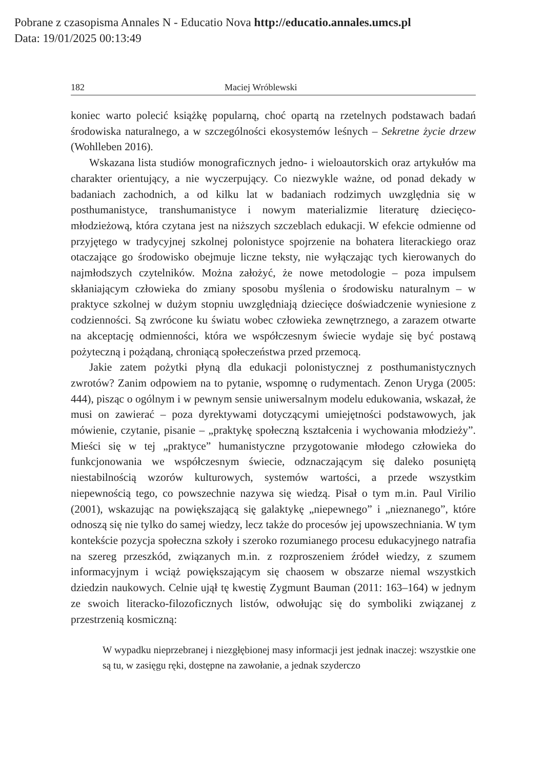Pobrane z czasopisma Annales N - Educatio Nova http://educatio.annales.umcs.pl
Data: 19/01/2025 00:13:49
182 Maciej Wróblewski
koniec warto polecić książkę popularną, choć opartą na rzetelnych podstawach badań środowiska naturalnego, a w szczególności ekosystemów leśnych – Sekretne życie drzew (Wohlleben 2016).
Wskazana lista studiów monograficznych jedno- i wieloautorskich oraz artykułów ma charakter orientujący, a nie wyczerpujący. Co niezwykle ważne, od ponad dekady w badaniach zachodnich, a od kilku lat w badaniach rodzimych uwzględnia się w posthumanistyce, transhumanistyce i nowym materializmie literaturę dziecięco-młodzieżową, która czytana jest na niższych szczeblach edukacji. W efekcie odmienne od przyjętego w tradycyjnej szkolnej polonistyce spojrzenie na bohatera literackiego oraz otaczające go środowisko obejmuje liczne teksty, nie wyłączając tych kierowanych do najmłodszych czytelników. Można założyć, że nowe metodologie – poza impulsem skłaniającym człowieka do zmiany sposobu myślenia o środowisku naturalnym – w praktyce szkolnej w dużym stopniu uwzględniają dziecięce doświadczenie wyniesione z codzienności. Są zwrócone ku światu wobec człowieka zewnętrznego, a zarazem otwarte na akceptację odmienności, która we współczesnym świecie wydaje się być postawą pożyteczną i pożądaną, chroniącą społeczeństwa przed przemocą.
Jakie zatem pożytki płyną dla edukacji polonistycznej z posthumanistycznych zwrotów? Zanim odpowiem na to pytanie, wspomnę o rudymentach. Zenon Uryga (2005: 444), pisząc o ogólnym i w pewnym sensie uniwersalnym modelu edukowania, wskazał, że musi on zawierać – poza dyrektywami dotyczącymi umiejętności podstawowych, jak mówienie, czytanie, pisanie – „praktykę społeczną kształcenia i wychowania młodzieży”. Mieści się w tej „praktyce” humanistyczne przygotowanie młodego człowieka do funkcjonowania we współczesnym świecie, odznaczającym się daleko posuniętą niestabilnością wzorów kulturowych, systemów wartości, a przede wszystkim niepewnością tego, co powszechnie nazywa się wiedzą. Pisał o tym m.in. Paul Virilio (2001), wskazując na powiększającą się galaktykę „niepewnego” i „nieznanego”, które odnoszą się nie tylko do samej wiedzy, lecz także do procesów jej upowszechniania. W tym kontekście pozycja społeczna szkoły i szeroko rozumianego procesu edukacyjnego natrafia na szereg przeszkód, związanych m.in. z rozproszeniem źródeł wiedzy, z szumem informacyjnym i wciąż powiększającym się chaosem w obszarze niemal wszystkich dziedzin naukowych. Celnie ujął tę kwestię Zygmunt Bauman (2011: 163–164) w jednym ze swoich literacko-filozoficznych listów, odwołując się do symboliki związanej z przestrzenią kosmiczną:
W wypadku nieprzebranej i niezgłębionej masy informacji jest jednak inaczej: wszystkie one są tu, w zasięgu ręki, dostępne na zawołanie, a jednak szyderczo